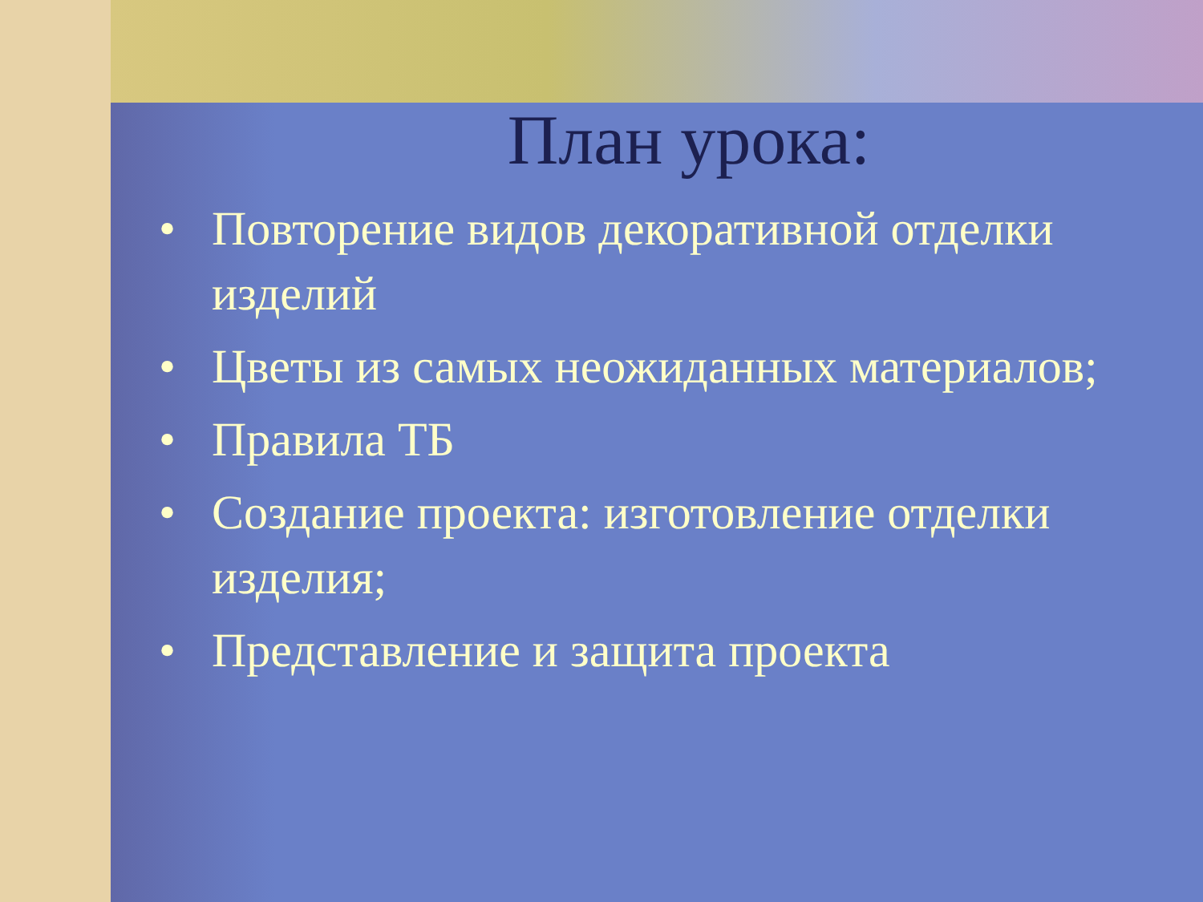План урока:
• Повторение видов декоративной отделки изделий
• Цветы из самых неожиданных материалов;
• Правила ТБ
• Создание проекта: изготовление отделки изделия;
• Представление и защита проекта